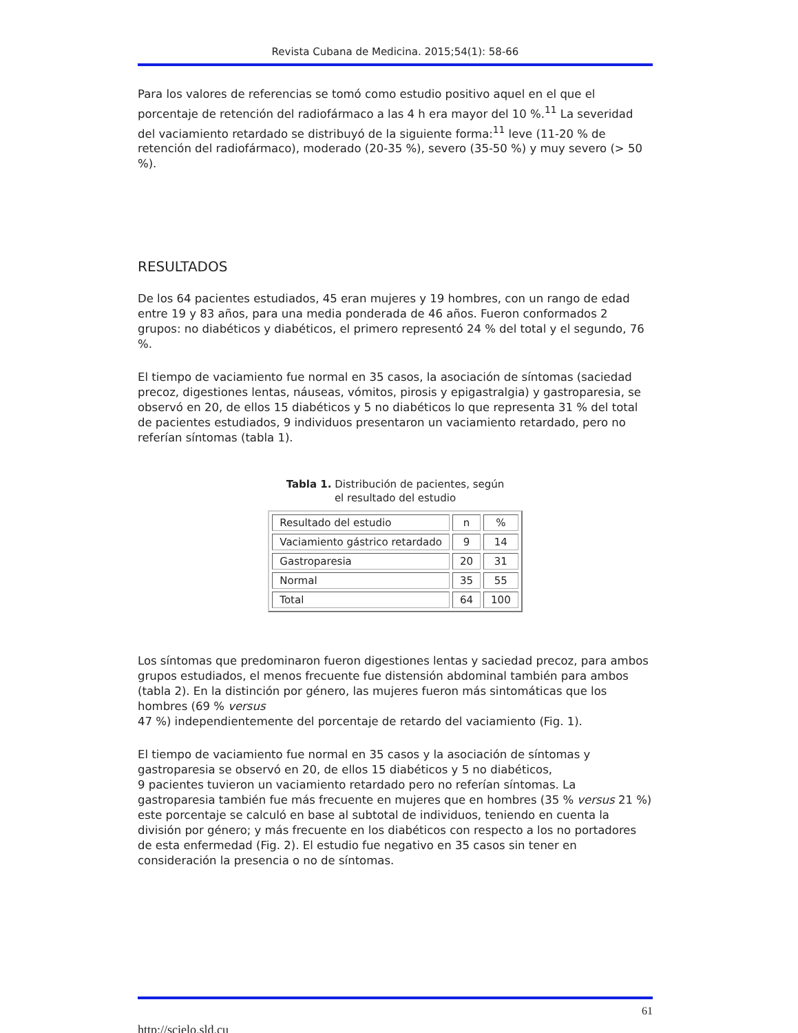Revista Cubana de Medicina. 2015;54(1): 58-66
Para los valores de referencias se tomó como estudio positivo aquel en el que el porcentaje de retención del radiofármaco a las 4 h era mayor del 10 %.<sup>11</sup> La severidad del vaciamiento retardado se distribuyó de la siguiente forma:<sup>11</sup> leve (11-20 % de retención del radiofármaco), moderado (20-35 %), severo (35-50 %) y muy severo (> 50 %).
RESULTADOS
De los 64 pacientes estudiados, 45 eran mujeres y 19 hombres, con un rango de edad entre 19 y 83 años, para una media ponderada de 46 años. Fueron conformados 2 grupos: no diabéticos y diabéticos, el primero representó 24 % del total y el segundo, 76 %.
El tiempo de vaciamiento fue normal en 35 casos, la asociación de síntomas (saciedad precoz, digestiones lentas, náuseas, vómitos, pirosis y epigastralgia) y gastroparesia, se observó en 20, de ellos 15 diabéticos y 5 no diabéticos lo que representa 31 % del total de pacientes estudiados, 9 individuos presentaron un vaciamiento retardado, pero no referían síntomas (tabla 1).
Tabla 1. Distribución de pacientes, según
el resultado del estudio
| Resultado del estudio | n | % |
| Vaciamiento gástrico retardado | 9 | 14 |
| Gastroparesia | 20 | 31 |
| Normal | 35 | 55 |
| Total | 64 | 100 |
Los síntomas que predominaron fueron digestiones lentas y saciedad precoz, para ambos grupos estudiados, el menos frecuente fue distensión abdominal también para ambos (tabla 2). En la distinción por género, las mujeres fueron más sintomáticas que los hombres (69 % versus
47 %) independientemente del porcentaje de retardo del vaciamiento (Fig. 1).
El tiempo de vaciamiento fue normal en 35 casos y la asociación de síntomas y gastroparesia se observó en 20, de ellos 15 diabéticos y 5 no diabéticos,
9 pacientes tuvieron un vaciamiento retardado pero no referían síntomas. La gastroparesia también fue más frecuente en mujeres que en hombres (35 % versus 21 %) este porcentaje se calculó en base al subtotal de individuos, teniendo en cuenta la división por género; y más frecuente en los diabéticos con respecto a los no portadores de esta enfermedad (Fig. 2). El estudio fue negativo en 35 casos sin tener en consideración la presencia o no de síntomas.
61
http://scielo.sld.cu